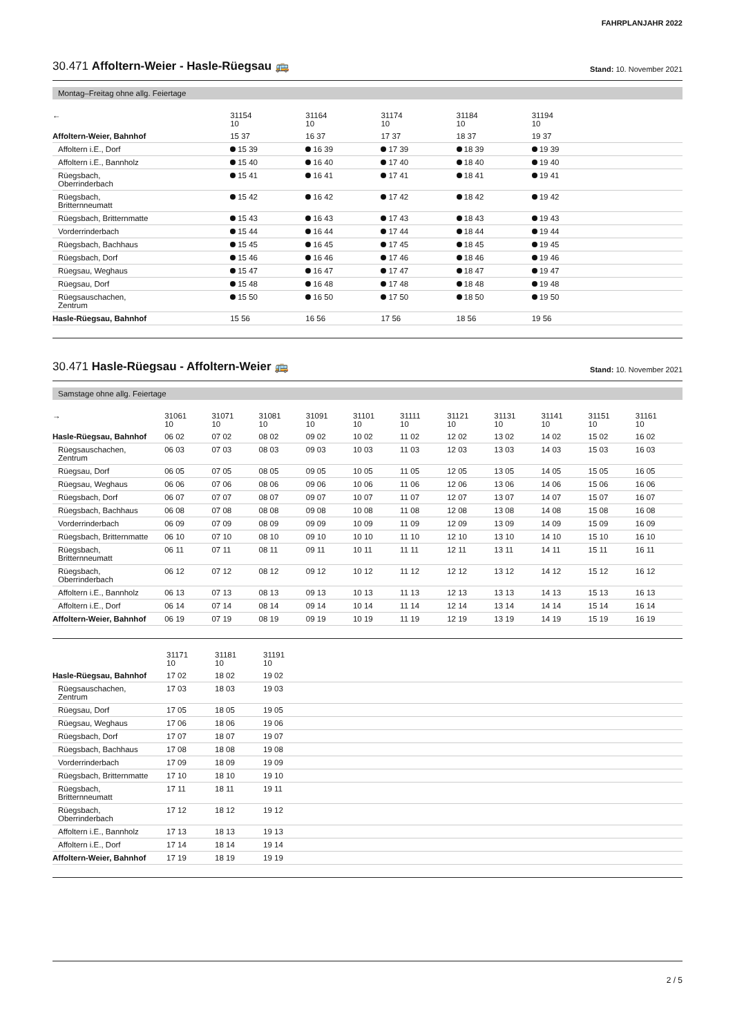FAHRPLANJAHR 2022
30.471 Affoltern-Weier - Hasle-Rüegsau 🚌 Stand: 10. November 2021
Montag–Freitag ohne allg. Feiertage
| ← | 31154 10 | 31164 10 | 31174 10 | 31184 10 | 31194 10 | |
| --- | --- | --- | --- | --- | --- | --- |
| Affoltern-Weier, Bahnhof | 15 37 | 16 37 | 17 37 | 18 37 | 19 37 | |
| Affoltern i.E., Dorf | 15 39 | 16 39 | 17 39 | 18 39 | 19 39 | |
| Affoltern i.E., Bannholz | 15 40 | 16 40 | 17 40 | 18 40 | 19 40 | |
| Rüegsbach, Oberrinderbach | 15 41 | 16 41 | 17 41 | 18 41 | 19 41 | |
| Rüegsbach, Britternneumatt | 15 42 | 16 42 | 17 42 | 18 42 | 19 42 | |
| Rüegsbach, Britternmatte | 15 43 | 16 43 | 17 43 | 18 43 | 19 43 | |
| Vorderrinderbach | 15 44 | 16 44 | 17 44 | 18 44 | 19 44 | |
| Rüegsbach, Bachhaus | 15 45 | 16 45 | 17 45 | 18 45 | 19 45 | |
| Rüegsbach, Dorf | 15 46 | 16 46 | 17 46 | 18 46 | 19 46 | |
| Rüegsau, Weghaus | 15 47 | 16 47 | 17 47 | 18 47 | 19 47 | |
| Rüegsau, Dorf | 15 48 | 16 48 | 17 48 | 18 48 | 19 48 | |
| Rüegsauschachen, Zentrum | 15 50 | 16 50 | 17 50 | 18 50 | 19 50 | |
| Hasle-Rüegsau, Bahnhof | 15 56 | 16 56 | 17 56 | 18 56 | 19 56 | |
30.471 Hasle-Rüegsau - Affoltern-Weier 🚌 Stand: 10. November 2021
Samstage ohne allg. Feiertage
| → | 31061 10 | 31071 10 | 31081 10 | 31091 10 | 31101 10 | 31111 10 | 31121 10 | 31131 10 | 31141 10 | 31151 10 | 31161 10 |
| --- | --- | --- | --- | --- | --- | --- | --- | --- | --- | --- | --- |
| Hasle-Rüegsau, Bahnhof | 06 02 | 07 02 | 08 02 | 09 02 | 10 02 | 11 02 | 12 02 | 13 02 | 14 02 | 15 02 | 16 02 |
| Rüegsauschachen, Zentrum | 06 03 | 07 03 | 08 03 | 09 03 | 10 03 | 11 03 | 12 03 | 13 03 | 14 03 | 15 03 | 16 03 |
| Rüegsau, Dorf | 06 05 | 07 05 | 08 05 | 09 05 | 10 05 | 11 05 | 12 05 | 13 05 | 14 05 | 15 05 | 16 05 |
| Rüegsau, Weghaus | 06 06 | 07 06 | 08 06 | 09 06 | 10 06 | 11 06 | 12 06 | 13 06 | 14 06 | 15 06 | 16 06 |
| Rüegsbach, Dorf | 06 07 | 07 07 | 08 07 | 09 07 | 10 07 | 11 07 | 12 07 | 13 07 | 14 07 | 15 07 | 16 07 |
| Rüegsbach, Bachhaus | 06 08 | 07 08 | 08 08 | 09 08 | 10 08 | 11 08 | 12 08 | 13 08 | 14 08 | 15 08 | 16 08 |
| Vorderrinderbach | 06 09 | 07 09 | 08 09 | 09 09 | 10 09 | 11 09 | 12 09 | 13 09 | 14 09 | 15 09 | 16 09 |
| Rüegsbach, Britternmatte | 06 10 | 07 10 | 08 10 | 09 10 | 10 10 | 11 10 | 12 10 | 13 10 | 14 10 | 15 10 | 16 10 |
| Rüegsbach, Britternneumatt | 06 11 | 07 11 | 08 11 | 09 11 | 10 11 | 11 11 | 12 11 | 13 11 | 14 11 | 15 11 | 16 11 |
| Rüegsbach, Oberrinderbach | 06 12 | 07 12 | 08 12 | 09 12 | 10 12 | 11 12 | 12 12 | 13 12 | 14 12 | 15 12 | 16 12 |
| Affoltern i.E., Bannholz | 06 13 | 07 13 | 08 13 | 09 13 | 10 13 | 11 13 | 12 13 | 13 13 | 14 13 | 15 13 | 16 13 |
| Affoltern i.E., Dorf | 06 14 | 07 14 | 08 14 | 09 14 | 10 14 | 11 14 | 12 14 | 13 14 | 14 14 | 15 14 | 16 14 |
| Affoltern-Weier, Bahnhof | 06 19 | 07 19 | 08 19 | 09 19 | 10 19 | 11 19 | 12 19 | 13 19 | 14 19 | 15 19 | 16 19 |
| | 31171 10 | 31181 10 | 31191 10 | |
| --- | --- | --- | --- | --- |
| Hasle-Rüegsau, Bahnhof | 17 02 | 18 02 | 19 02 | |
| Rüegsauschachen, Zentrum | 17 03 | 18 03 | 19 03 | |
| Rüegsau, Dorf | 17 05 | 18 05 | 19 05 | |
| Rüegsau, Weghaus | 17 06 | 18 06 | 19 06 | |
| Rüegsbach, Dorf | 17 07 | 18 07 | 19 07 | |
| Rüegsbach, Bachhaus | 17 08 | 18 08 | 19 08 | |
| Vorderrinderbach | 17 09 | 18 09 | 19 09 | |
| Rüegsbach, Britternmatte | 17 10 | 18 10 | 19 10 | |
| Rüegsbach, Britternneumatt | 17 11 | 18 11 | 19 11 | |
| Rüegsbach, Oberrinderbach | 17 12 | 18 12 | 19 12 | |
| Affoltern i.E., Bannholz | 17 13 | 18 13 | 19 13 | |
| Affoltern i.E., Dorf | 17 14 | 18 14 | 19 14 | |
| Affoltern-Weier, Bahnhof | 17 19 | 18 19 | 19 19 | |
2 / 5